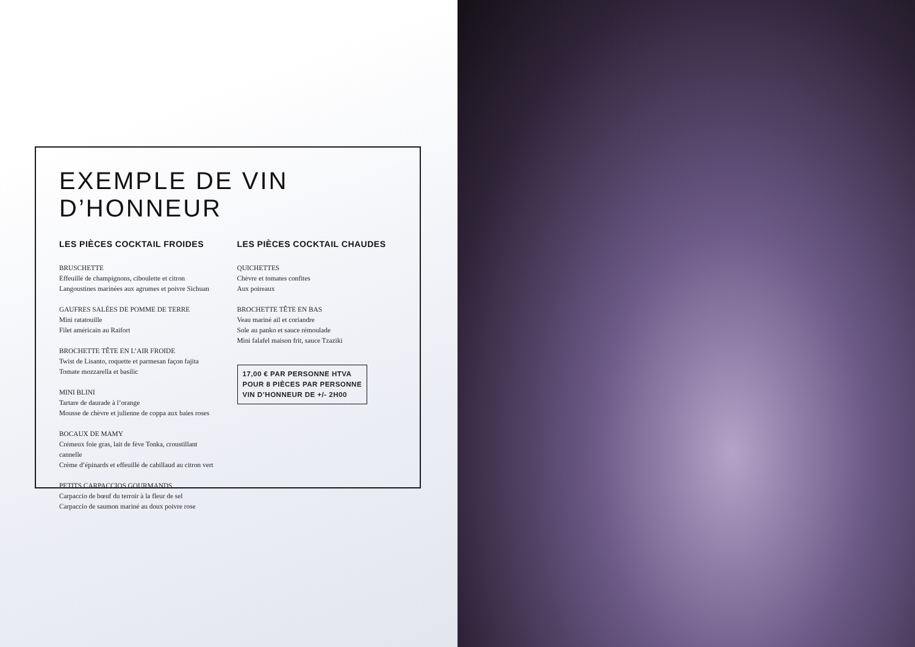EXEMPLE DE VIN D’HONNEUR
LES PIÈCES COCKTAIL FROIDES
BRUSCHETTE
Effeuillé de champignons, ciboulette et citron
Langoustines marinées aux agrumes et poivre Sichuan
GAUFRES SALÉES DE POMME DE TERRE
Mini ratatouille
Filet américain au Raifort
BROCHETTE TÊTE EN L’AIR FROIDE
Twist de Lisanto, roquette et parmesan façon fajita
Tomate mozzarella et basilic
MINI BLINI
Tartare de daurade à l’orange
Mousse de chèvre et julienne de coppa aux baies roses
BOCAUX DE MAMY
Crémeux foie gras, lait de fève Tonka, croustillant cannelle
Crème d’épinards et effeuillé de cabillaud au citron vert
PETITS CARPACCIOS GOURMANDS
Carpaccio de bœuf du terroir à la fleur de sel
Carpaccio de saumon mariné au doux poivre rose
LES PIÈCES COCKTAIL CHAUDES
QUICHETTES
Chèvre et tomates confites
Aux poireaux
BROCHETTE TÊTE EN BAS
Veau mariné ail et coriandre
Sole au panko et sauce rémoulade
Mini falafel maison frit, sauce Tzaziki
17,00 € PAR PERSONNE HTVA
POUR 8 PIÈCES PAR PERSONNE
VIN D’HONNEUR DE +/- 2H00